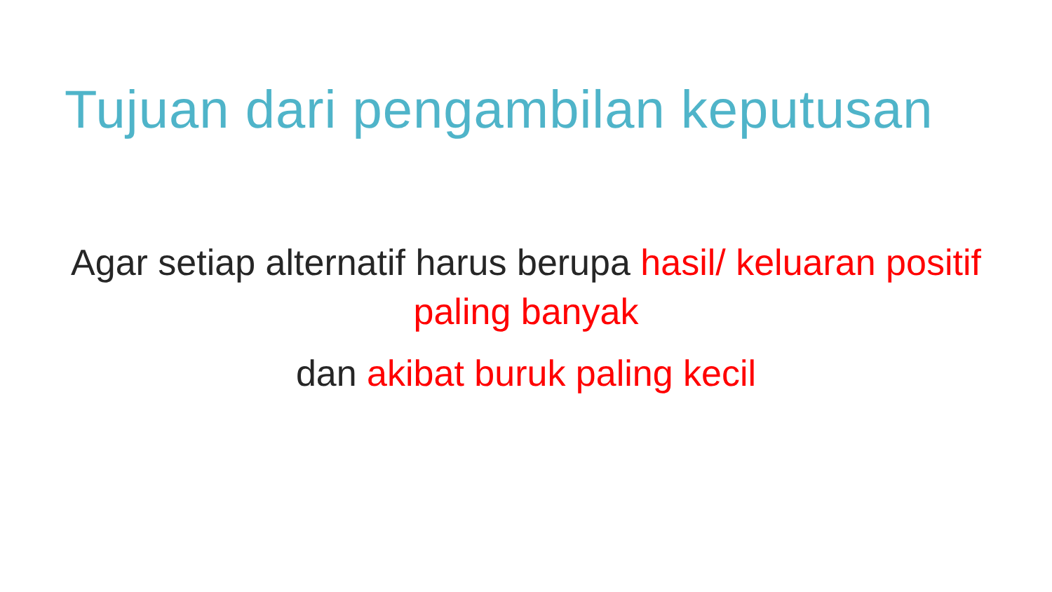Tujuan dari pengambilan keputusan
Agar setiap alternatif harus berupa hasil/ keluaran positif paling banyak
dan akibat buruk paling kecil